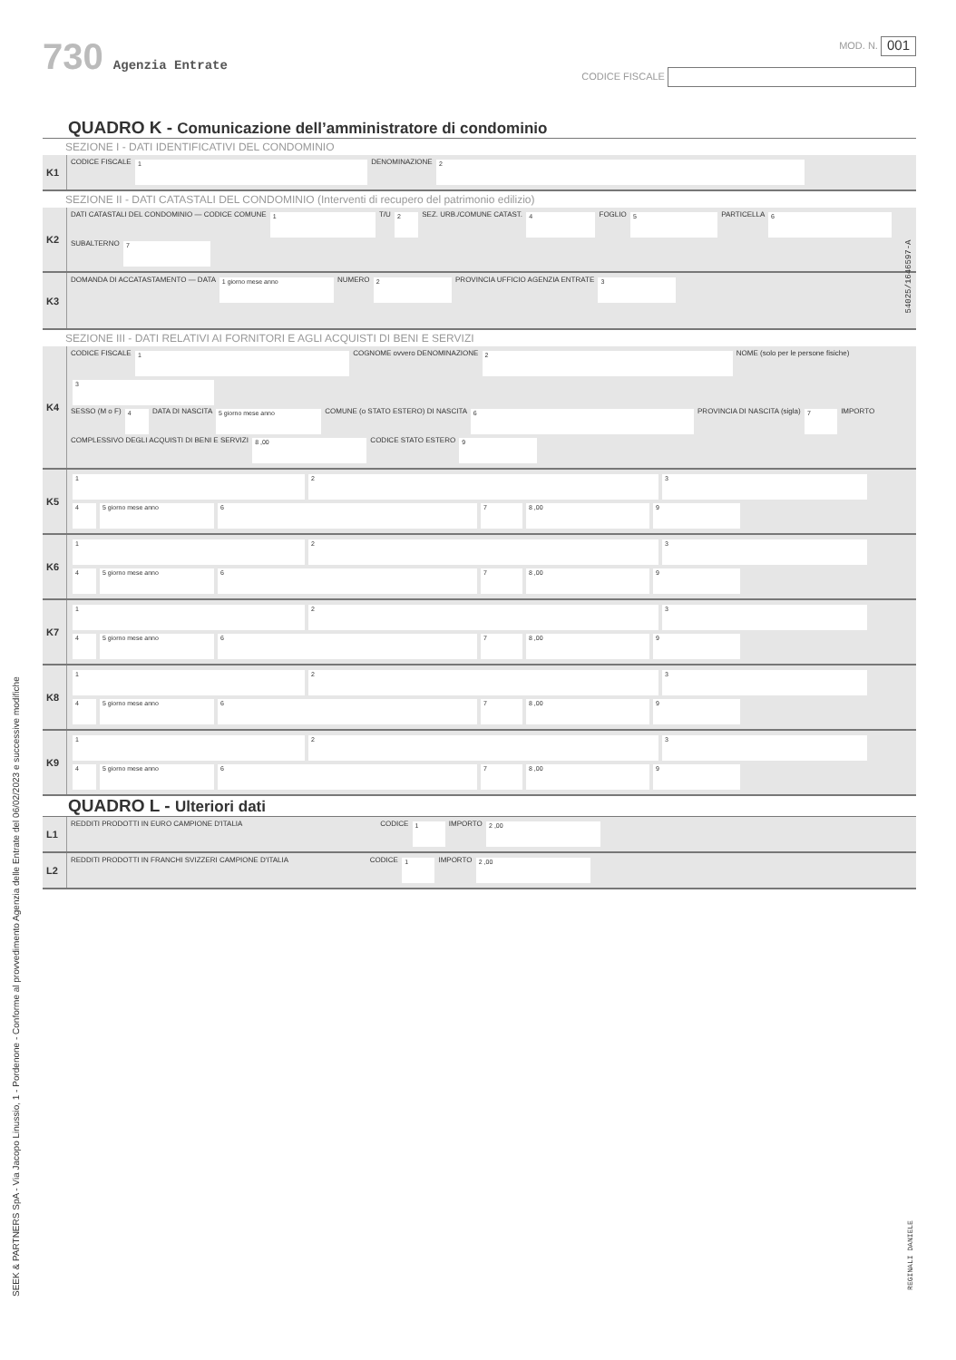730 Agenzia Entrate
MOD. N. 001
CODICE FISCALE
QUADRO K - Comunicazione dell’amministratore di condominio
SEZIONE I - DATI IDENTIFICATIVI DEL CONDOMINIO
| K1 | CODICE FISCALE 1 DENOMINAZIONE 2 |
SEZIONE II - DATI CATASTALI DEL CONDOMINIO (Interventi di recupero del patrimonio edilizio)
| K2 | DATI CATASTALI DEL CONDOMINIO — CODICE COMUNE 1 T/U 2 SEZ. URB./COMUNE CATAST. 4 FOGLIO 5 PARTICELLA 6 SUBALTERNO 7 |
| K3 | DOMANDA DI ACCATASTAMENTO — DATA 1 giorno mese anno NUMERO 2 PROVINCIA UFFICIO AGENZIA ENTRATE 3 |
SEZIONE III - DATI RELATIVI AI FORNITORI E AGLI ACQUISTI DI BENI E SERVIZI
| K4 | CODICE FISCALE 1 COGNOME ovvero DENOMINAZIONE 2 NOME (solo per le persone fisiche) 3 SESSO (M o F) 4 DATA DI NASCITA 5 giorno mese anno COMUNE (o STATO ESTERO) DI NASCITA 6 PROVINCIA DI NASCITA (sigla) 7 IMPORTO COMPLESSIVO DEGLI ACQUISTI DI BENI E SERVIZI 8 ,00 CODICE STATO ESTERO 9 |
| K5 | 1 2 3 4 5 giorno mese anno 6 7 8 ,00 9 |
| K6 | 1 2 3 4 5 giorno mese anno 6 7 8 ,00 9 |
| K7 | 1 2 3 4 5 giorno mese anno 6 7 8 ,00 9 |
| K8 | 1 2 3 4 5 giorno mese anno 6 7 8 ,00 9 |
| K9 | 1 2 3 4 5 giorno mese anno 6 7 8 ,00 9 |
QUADRO L - Ulteriori dati
| L1 | REDDITI PRODOTTI IN EURO CAMPIONE D'ITALIA CODICE 1 IMPORTO 2 ,00 |
| L2 | REDDITI PRODOTTI IN FRANCHI SVIZZERI CAMPIONE D'ITALIA CODICE 1 IMPORTO 2 ,00 |
54025/1646597-A
REGINALI DANIELE
SEEK & PARTNERS SpA - Via Jacopo Linussio, 1 - Pordenone - Conforme al provvedimento Agenzia delle Entrate del 06/02/2023 e successive modifiche